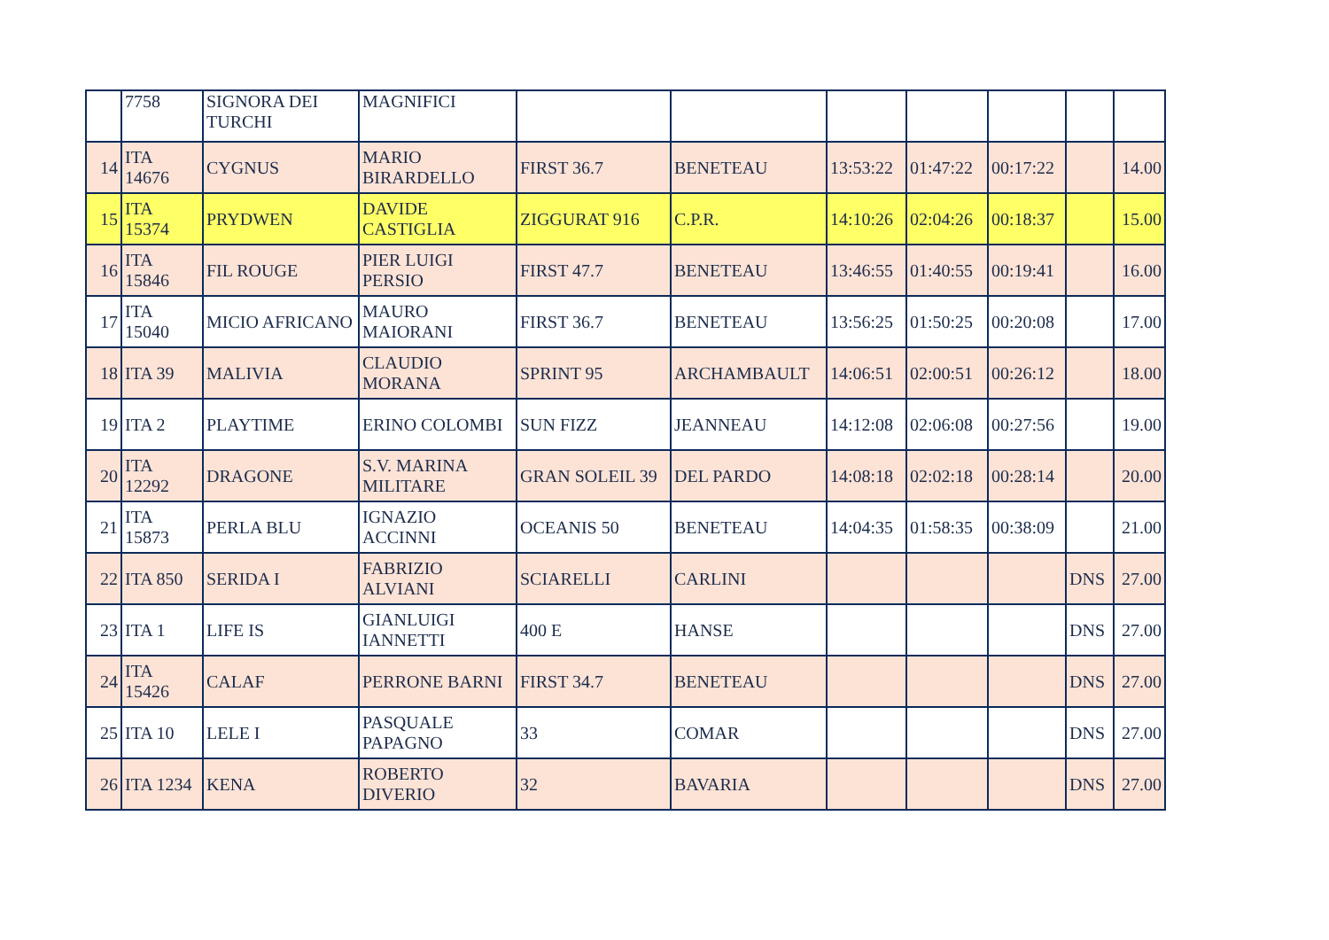| | 7758 | SIGNORA DEI TURCHI | MAGNIFICI | | | | | | | |
| 14 | ITA 14676 | CYGNUS | MARIO BIRARDELLO | FIRST 36.7 | BENETEAU | 13:53:22 | 01:47:22 | 00:17:22 | | 14.00 |
| 15 | ITA 15374 | PRYDWEN | DAVIDE CASTIGLIA | ZIGGURAT 916 | C.P.R. | 14:10:26 | 02:04:26 | 00:18:37 | | 15.00 |
| 16 | ITA 15846 | FIL ROUGE | PIER LUIGI PERSIO | FIRST 47.7 | BENETEAU | 13:46:55 | 01:40:55 | 00:19:41 | | 16.00 |
| 17 | ITA 15040 | MICIO AFRICANO | MAURO MAIORANI | FIRST 36.7 | BENETEAU | 13:56:25 | 01:50:25 | 00:20:08 | | 17.00 |
| 18 | ITA 39 | MALIVIA | CLAUDIO MORANA | SPRINT 95 | ARCHAMBAULT | 14:06:51 | 02:00:51 | 00:26:12 | | 18.00 |
| 19 | ITA 2 | PLAYTIME | ERINO COLOMBI | SUN FIZZ | JEANNEAU | 14:12:08 | 02:06:08 | 00:27:56 | | 19.00 |
| 20 | ITA 12292 | DRAGONE | S.V. MARINA MILITARE | GRAN SOLEIL 39 | DEL PARDO | 14:08:18 | 02:02:18 | 00:28:14 | | 20.00 |
| 21 | ITA 15873 | PERLA BLU | IGNAZIO ACCINNI | OCEANIS 50 | BENETEAU | 14:04:35 | 01:58:35 | 00:38:09 | | 21.00 |
| 22 | ITA 850 | SERIDA I | FABRIZIO ALVIANI | SCIARELLI | CARLINI | | | | DNS | 27.00 |
| 23 | ITA 1 | LIFE IS | GIANLUIGI IANNETTI | 400 E | HANSE | | | | DNS | 27.00 |
| 24 | ITA 15426 | CALAF | PERRONE BARNI | FIRST 34.7 | BENETEAU | | | | DNS | 27.00 |
| 25 | ITA 10 | LELE I | PASQUALE PAPAGNO | 33 | COMAR | | | | DNS | 27.00 |
| 26 | ITA 1234 | KENA | ROBERTO DIVERIO | 32 | BAVARIA | | | | DNS | 27.00 |